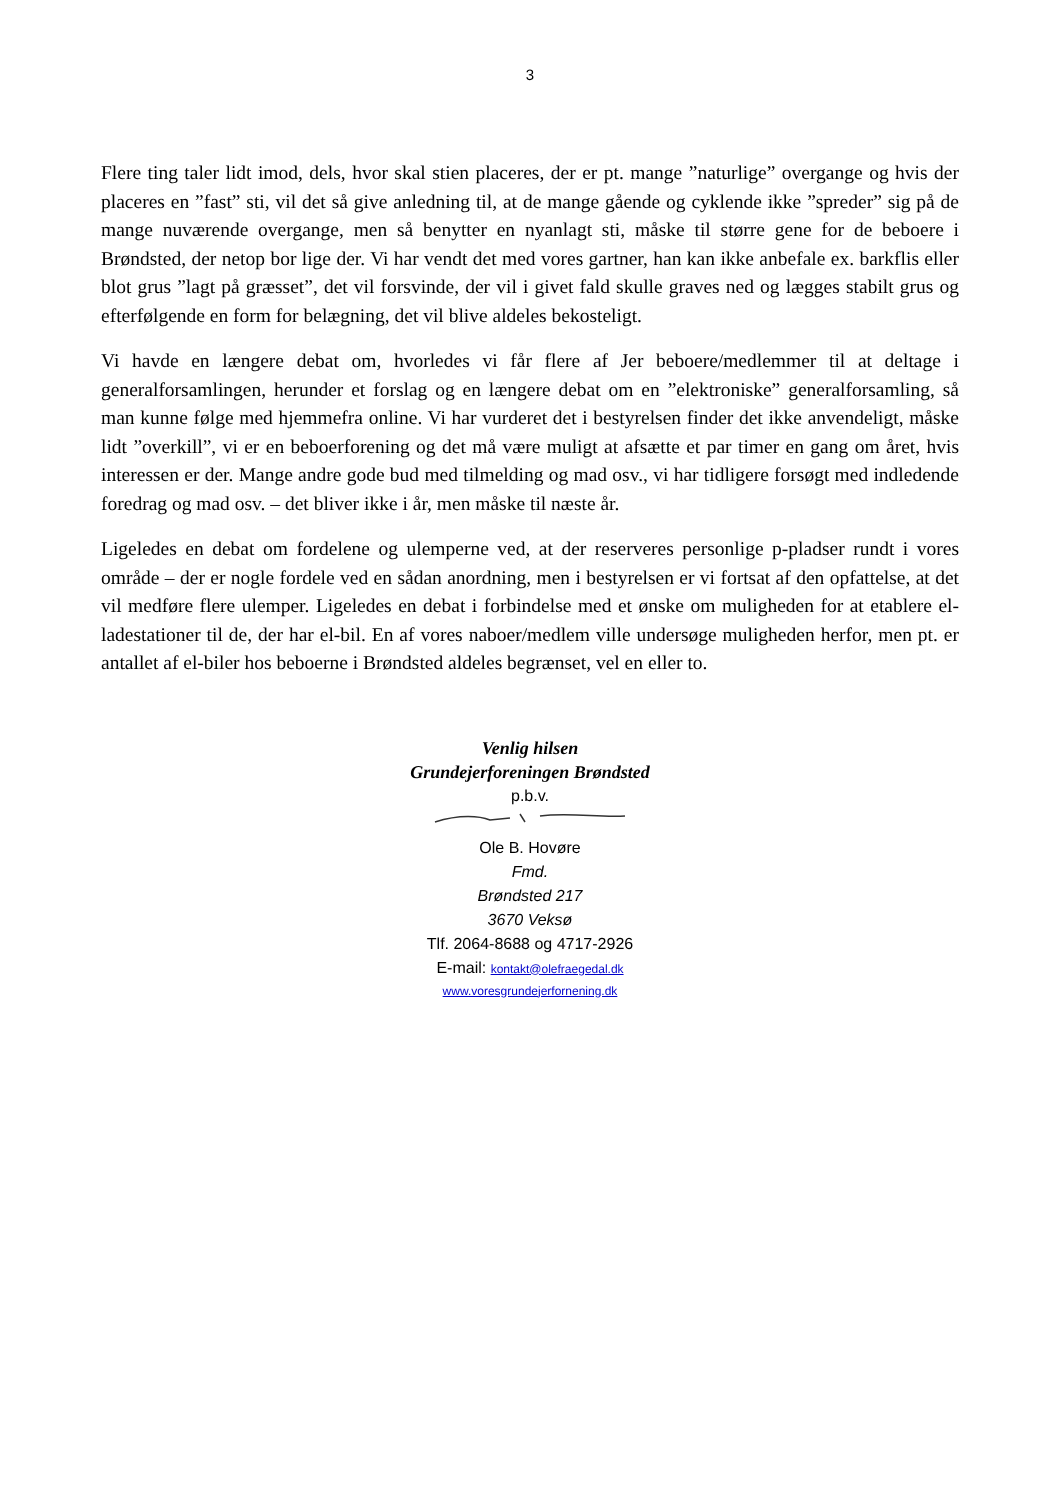3
Flere ting taler lidt imod, dels, hvor skal stien placeres, der er pt. mange ”naturlige” overgange og hvis der placeres en ”fast” sti, vil det så give anledning til, at de mange gående og cyklende ikke ”spreder” sig på de mange nuværende overgange, men så benytter en nyanlagt sti, måske til større gene for de beboere i Brøndsted, der netop bor lige der. Vi har vendt det med vores gartner, han kan ikke anbefale ex. barkflis eller blot grus ”lagt på græsset”, det vil forsvinde, der vil i givet fald skulle graves ned og lægges stabilt grus og efterfølgende en form for belægning, det vil blive aldeles bekosteligt.
Vi havde en længere debat om, hvorledes vi får flere af Jer beboere/medlemmer til at deltage i generalforsamlingen, herunder et forslag og en længere debat om en ”elektroniske” generalforsamling, så man kunne følge med hjemmefra online. Vi har vurderet det i bestyrelsen finder det ikke anvendeligt, måske lidt ”overkill”, vi er en beboerforening og det må være muligt at afsætte et par timer en gang om året, hvis interessen er der. Mange andre gode bud med tilmelding og mad osv., vi har tidligere forsøgt med indledende foredrag og mad osv. – det bliver ikke i år, men måske til næste år.
Ligeledes en debat om fordelene og ulemperne ved, at der reserveres personlige p-pladser rundt i vores område – der er nogle fordele ved en sådan anordning, men i bestyrelsen er vi fortsat af den opfattelse, at det vil medføre flere ulemper. Ligeledes en debat i forbindelse med et ønske om muligheden for at etablere el-ladestationer til de, der har el-bil. En af vores naboer/medlem ville undersøge muligheden herfor, men pt. er antallet af el-biler hos beboerne i Brøndsted aldeles begrænset, vel en eller to.
Venlig hilsen
Grundejerforeningen Brøndsted
p.b.v.
Ole B. Hovøre
Fmd.
Brøndsted 217
3670 Veksø
Tlf. 2064-8688 og 4717-2926
E-mail: kontakt@olefraegedal.dk
www.voresgrundejerfornening.dk